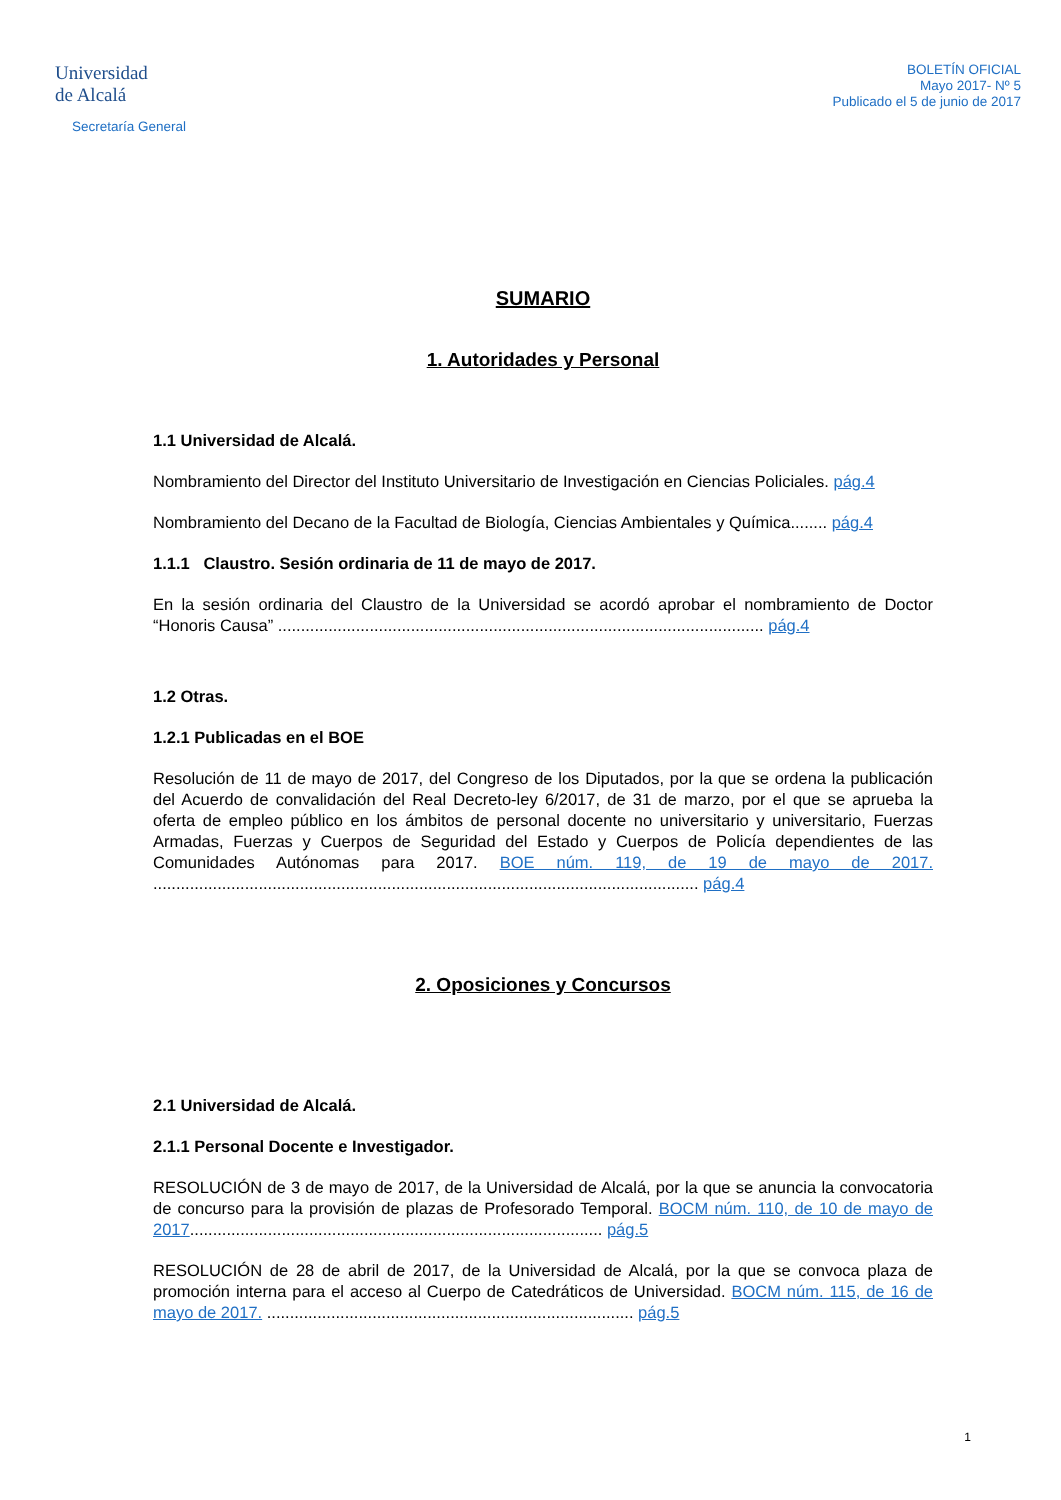Universidad
de Alcalá
Secretaría General
BOLETÍN OFICIAL
Mayo 2017- Nº 5
Publicado el 5 de junio de 2017
SUMARIO
1. Autoridades y Personal
1.1 Universidad de Alcalá.
Nombramiento del Director del Instituto Universitario de Investigación en Ciencias Policiales. pág.4
Nombramiento del Decano de la Facultad de Biología, Ciencias Ambientales y Química........ pág.4
1.1.1 Claustro. Sesión ordinaria de 11 de mayo de 2017.
En la sesión ordinaria del Claustro de la Universidad se acordó aprobar el nombramiento de Doctor “Honoris Causa” .......................................................................................................... pág.4
1.2 Otras.
1.2.1 Publicadas en el BOE
Resolución de 11 de mayo de 2017, del Congreso de los Diputados, por la que se ordena la publicación del Acuerdo de convalidación del Real Decreto-ley 6/2017, de 31 de marzo, por el que se aprueba la oferta de empleo público en los ámbitos de personal docente no universitario y universitario, Fuerzas Armadas, Fuerzas y Cuerpos de Seguridad del Estado y Cuerpos de Policía dependientes de las Comunidades Autónomas para 2017. BOE núm. 119, de 19 de mayo de 2017. ....................................................................................................................... pág.4
2. Oposiciones y Concursos
2.1 Universidad de Alcalá.
2.1.1 Personal Docente e Investigador.
RESOLUCIÓN de 3 de mayo de 2017, de la Universidad de Alcalá, por la que se anuncia la convocatoria de concurso para la provisión de plazas de Profesorado Temporal. BOCM núm. 110, de 10 de mayo de 2017.......................................................................................... pág.5
RESOLUCIÓN de 28 de abril de 2017, de la Universidad de Alcalá, por la que se convoca plaza de promoción interna para el acceso al Cuerpo de Catedráticos de Universidad. BOCM núm. 115, de 16 de mayo de 2017. ................................................................................ pág.5
1